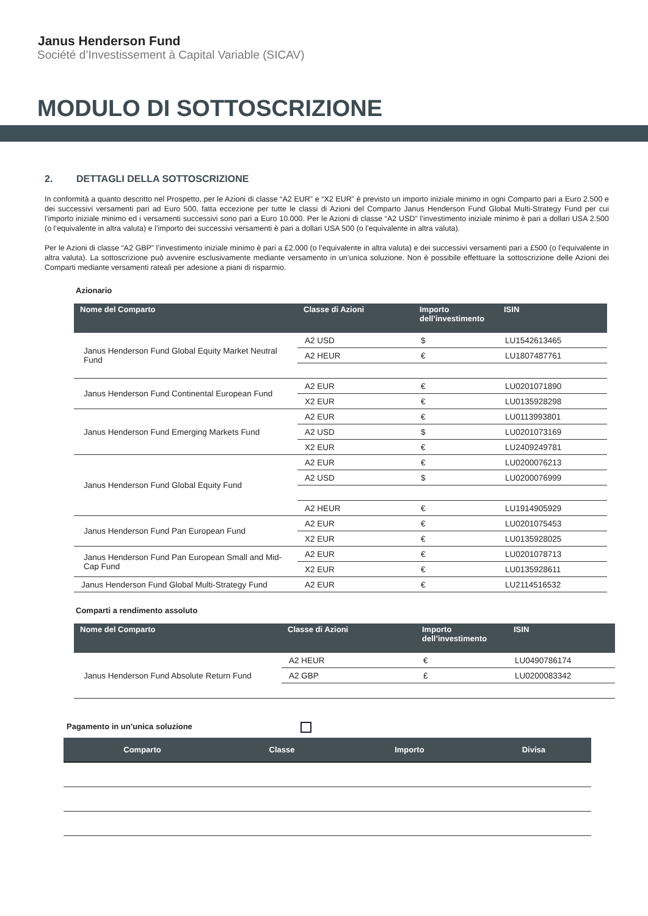Janus Henderson Fund
Société d’Investissement à Capital Variable (SICAV)
MODULO DI SOTTOSCRIZIONE
2. DETTAGLI DELLA SOTTOSCRIZIONE
In conformità a quanto descritto nel Prospetto, per le Azioni di classe “A2 EUR” e “X2 EUR” è previsto un importo iniziale minimo in ogni Comparto pari a Euro 2.500 e dei successivi versamenti pari ad Euro 500, fatta eccezione per tutte le classi di Azioni del Comparto Janus Henderson Fund Global Multi-Strategy Fund per cui l’importo iniziale minimo ed i versamenti successivi sono pari a Euro 10.000. Per le Azioni di classe “A2 USD” l’investimento iniziale minimo è pari a dollari USA 2.500 (o l’equivalente in altra valuta) e l’importo dei successivi versamenti è pari a dollari USA 500 (o l’equivalente in altra valuta).
Per le Azioni di classe “A2 GBP” l’investimento iniziale minimo è pari a £2.000 (o l’equivalente in altra valuta) e dei successivi versamenti pari a £500 (o l’equivalente in altra valuta). La sottoscrizione può avvenire esclusivamente mediante versamento in un’unica soluzione. Non è possibile effettuare la sottoscrizione delle Azioni dei Comparti mediante versamenti rateali per adesione a piani di risparmio.
Azionario
| Nome del Comparto | Classe di Azioni | Importo dell’investimento | ISIN |
| --- | --- | --- | --- |
| Janus Henderson Fund Global Equity Market Neutral Fund | A2 USD | $ | LU1542613465 |
| | A2 HEUR | € | LU1807487761 |
| Janus Henderson Fund Continental European Fund | A2 EUR | € | LU0201071890 |
| | X2 EUR | € | LU0135928298 |
| Janus Henderson Fund Emerging Markets Fund | A2 EUR | € | LU0113993801 |
| | A2 USD | $ | LU0201073169 |
| | X2 EUR | € | LU2409249781 |
| Janus Henderson Fund Global Equity Fund | A2 EUR | € | LU0200076213 |
| | A2 USD | $ | LU0200076999 |
| | A2 HEUR | € | LU1914905929 |
| Janus Henderson Fund Pan European Fund | A2 EUR | € | LU0201075453 |
| | X2 EUR | € | LU0135928025 |
| Janus Henderson Fund Pan European Small and Mid-Cap Fund | A2 EUR | € | LU0201078713 |
| | X2 EUR | € | LU0135928611 |
| Janus Henderson Fund Global Multi-Strategy Fund | A2 EUR | € | LU2114516532 |
Comparti a rendimento assoluto
| Nome del Comparto | Classe di Azioni | Importo dell’investimento | ISIN |
| --- | --- | --- | --- |
| Janus Henderson Fund Absolute Return Fund | A2 HEUR | € | LU0490786174 |
| | A2 GBP | £ | LU0200083342 |
Pagamento in un’unica soluzione
| Comparto | Classe | Importo | Divisa |
| --- | --- | --- | --- |